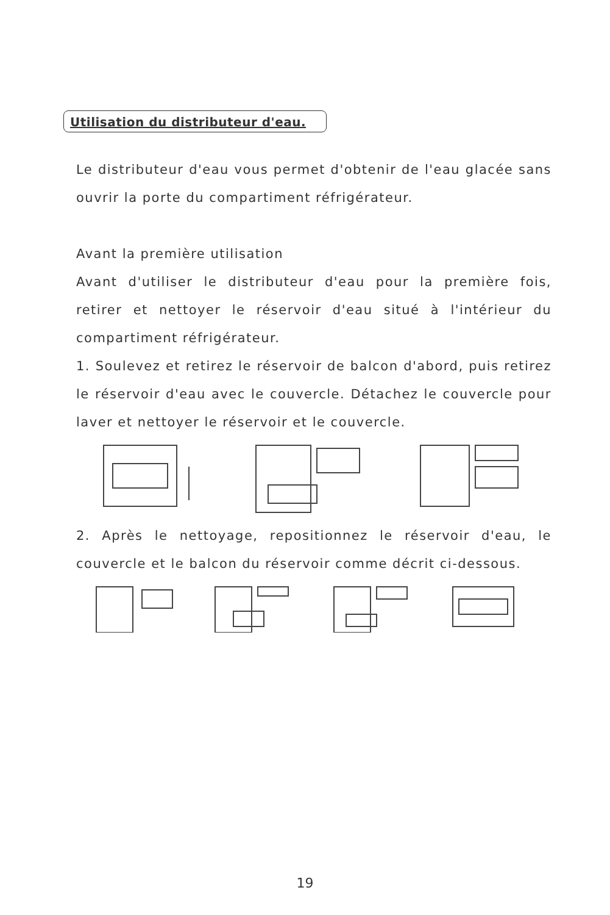Utilisation du distributeur d'eau.
Le distributeur d'eau vous permet d'obtenir de l'eau glacée sans ouvrir la porte du compartiment réfrigérateur.
Avant la première utilisation
Avant d'utiliser le distributeur d'eau pour la première fois, retirer et nettoyer le réservoir d'eau situé à l'intérieur du compartiment réfrigérateur.
1. Soulevez et retirez le réservoir de balcon d'abord, puis retirez le réservoir d'eau avec le couvercle. Détachez le couvercle pour laver et nettoyer le réservoir et le couvercle.
2. Après le nettoyage, repositionnez le réservoir d'eau, le couvercle et le balcon du réservoir comme décrit ci-dessous.
19